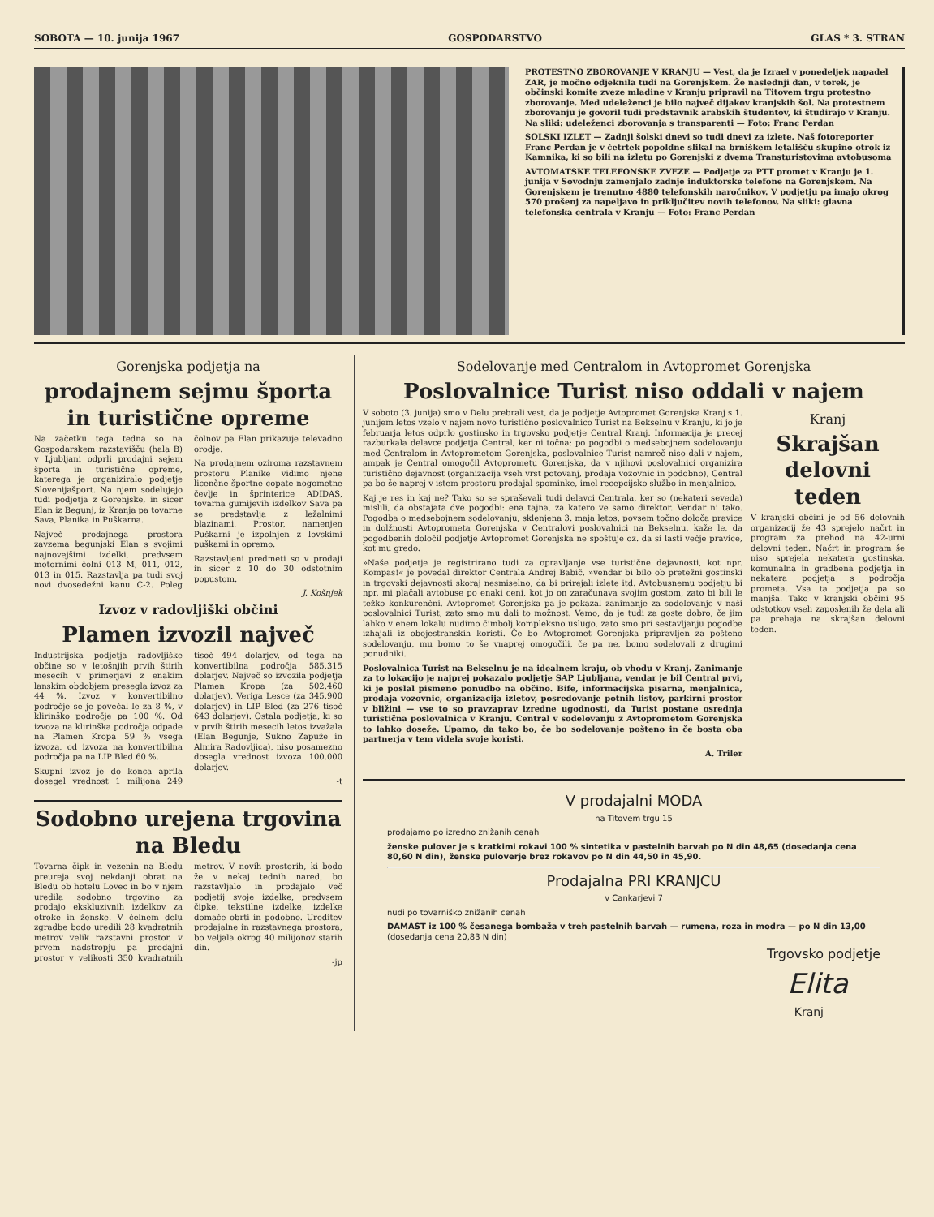SOBOTA — 10. junija 1967 GOSPODARSTVO GLAS * 3. STRAN
PROTESTNO ZBOROVANJE V KRANJU — Vest, da je Izrael v ponedeljek napadel ZAR, je močno odjeknila tudi na Gorenjskem. Že naslednji dan, v torek, je občinski komite zveze mladine v Kranju pripravil na Titovem trgu protestno zborovanje. Med udeleženci je bilo največ dijakov kranjskih šol. Na protestnem zborovanju je govoril tudi predstavnik arabskih študentov, ki študirajo v Kranju. Na sliki: udeleženci zborovanja s transparenti — Foto: Franc Perdan
SOLSKI IZLET — Zadnji šolski dnevi so tudi dnevi za izlete. Naš fotoreporter Franc Perdan je v četrtek popoldne slikal na brniškem letališču skupino otrok iz Kamnika, ki so bili na izletu po Gorenjski z dvema Transturistovima avtobusoma
AVTOMATSKE TELEFONSKE ZVEZE — Podjetje za PTT promet v Kranju je 1. junija v Sovodnju zamenjalo zadnje induktorske telefone na Gorenjskem. Na Gorenjskem je trenutno 4880 telefonskih naročnikov. V podjetju pa imajo okrog 570 prošenj za napeljavo in priključitev novih telefonov. Na sliki: glavna telefonska centrala v Kranju — Foto: Franc Perdan
Gorenjska podjetja na
prodajnem sejmu športa in turistične opreme
Na začetku tega tedna so na Gospodarskem razstavišču (hala B) v Ljubljani odprli prodajni sejem športa in turistične opreme, katerega je organiziralo podjetje Slovenijašport. Na njem sodelujejo tudi podjetja z Gorenjske, in sicer Elan iz Begunj, iz Kranja pa tovarne Sava, Planika in Puškarna.
Največ prodajnega prostora zavzema begunjski Elan s svojimi najnovejšimi izdelki, predvsem motornimi čolni 013 M, 011, 012, 013 in 015. Razstavlja pa tudi svoj novi dvosedežni kanu C-2. Poleg čolnov pa Elan prikazuje televadno orodje.
Na prodajnem oziroma razstavnem prostoru Planike vidimo njene licenčne športne copate nogometne čevlje in šprinterice ADIDAS, tovarna gumijevih izdelkov Sava pa se predstavlja z ležalnimi blazinami. Prostor, namenjen Puškarni je izpolnjen z lovskimi puškami in opremo.
Razstavljeni predmeti so v prodaji in sicer z 10 do 30 odstotnim popustom.
J. Košnjek
Izvoz v radovljiški občini
Plamen izvozil največ
Industrijska podjetja radovljiške občine so v letošnjih prvih štirih mesecih v primerjavi z enakim lanskim obdobjem presegla izvoz za 44 %. Izvoz v konvertibilno področje se je povečal le za 8 %, v klirinško področje pa 100 %. Od izvoza na klirinška področja odpade na Plamen Kropa 59 % vsega izvoza, od izvoza na konvertibilna področja pa na LIP Bled 60 %.
Skupni izvoz je do konca aprila dosegel vrednost 1 milijona 249 tisoč 494 dolarjev, od tega na konvertibilna področja 585.315 dolarjev. Največ so izvozila podjetja Plamen Kropa (za 502.460 dolarjev), Veriga Lesce (za 345.900 dolarjev) in LIP Bled (za 276 tisoč 643 dolarjev). Ostala podjetja, ki so v prvih štirih mesecih letos izvažala (Elan Begunje, Sukno Zapuže in Almira Radovljica), niso posamezno dosegla vrednost izvoza 100.000 dolarjev.
-t
Sodobno urejena trgovina na Bledu
Tovarna čipk in vezenin na Bledu preureja svoj nekdanji obrat na Bledu ob hotelu Lovec in bo v njem uredila sodobno trgovino za prodajo ekskluzivnih izdelkov za otroke in ženske. V čelnem delu zgradbe bodo uredili 28 kvadratnih metrov velik razstavni prostor, v prvem nadstropju pa prodajni prostor v velikosti 350 kvadratnih metrov. V novih prostorih, ki bodo že v nekaj tednih nared, bo razstavljalo in prodajalo več podjetij svoje izdelke, predvsem čipke, tekstilne izdelke, izdelke domače obrti in podobno. Ureditev prodajalne in razstavnega prostora, bo veljala okrog 40 milijonov starih din.
-jp
Sodelovanje med Centralom in Avtopromet Gorenjska
Poslovalnice Turist niso oddali v najem
V soboto (3. junija) smo v Delu prebrali vest, da je podjetje Avtopromet Gorenjska Kranj s 1. junijem letos vzelo v najem novo turistično poslovalnico Turist na Bekselnu v Kranju, ki jo je februarja letos odprlo gostinsko in trgovsko podjetje Central Kranj. Informacija je precej razburkala delavce podjetja Central, ker ni točna; po pogodbi o medsebojnem sodelovanju med Centralom in Avtoprometom Gorenjska, poslovalnice Turist namreč niso dali v najem, ampak je Central omogočil Avtoprometu Gorenjska, da v njihovi poslovalnici organizira turistično dejavnost (organizacija vseh vrst potovanj, prodaja vozovnic in podobno), Central pa bo še naprej v istem prostoru prodajal spominke, imel recepcijsko službo in menjalnico.
Kaj je res in kaj ne? Tako so se spraševali tudi delavci Centrala, ker so (nekateri seveda) mislili, da obstajata dve pogodbi: ena tajna, za katero ve samo direktor. Vendar ni tako. Pogodba o medsebojnem sodelovanju, sklenjena 3. maja letos, povsem točno določa pravice in dolžnosti Avtoprometa Gorenjska v Centralovi poslovalnici na Bekselnu, kaže le, da pogodbenih določil podjetje Avtopromet Gorenjska ne spoštuje oz. da si lasti večje pravice, kot mu gredo.
»Naše podjetje je registrirano tudi za opravljanje vse turistične dejavnosti, kot npr. Kompas!« je povedal direktor Centrala Andrej Babič, »vendar bi bilo ob pretežni gostinski in trgovski dejavnosti skoraj nesmiselno, da bi prirejali izlete itd. Avtobusnemu podjetju bi npr. mi plačali avtobuse po enaki ceni, kot jo on zaračunava svojim gostom, zato bi bili le težko konkurenčni. Avtopromet Gorenjska pa je pokazal zanimanje za sodelovanje v naši poslovalnici Turist, zato smo mu dali to možnost. Vemo, da je tudi za goste dobro, če jim lahko v enem lokalu nudimo čimbolj kompleksno uslugo, zato smo pri sestavljanju pogodbe izhajali iz obojestranskih koristi. Če bo Avtopromet Gorenjska pripravljen za pošteno sodelovanju, mu bomo to še vnaprej omogočili, če pa ne, bomo sodelovali z drugimi ponudniki.
Poslovalnica Turist na Bekselnu je na idealnem kraju, ob vhodu v Kranj. Zanimanje za to lokacijo je najprej pokazalo podjetje SAP Ljubljana, vendar je bil Central prvi, ki je poslal pismeno ponudbo na občino. Bife, informacijska pisarna, menjalnica, prodaja vozovnic, organizacija izletov, posredovanje potnih listov, parkirni prostor v bližini — vse to so pravzaprav izredne ugodnosti, da Turist postane osrednja turistična poslovalnica v Kranju. Central v sodelovanju z Avtoprometom Gorenjska to lahko doseže. Upamo, da tako bo, če bo sodelovanje pošteno in če bosta oba partnerja v tem videla svoje koristi.
A. Triler
Kranj
Skrajšan delovni teden
V kranjski občini je od 56 delovnih organizacij že 43 sprejelo načrt in program za prehod na 42-urni delovni teden. Načrt in program še niso sprejela nekatera gostinska, komunalna in gradbena podjetja in nekatera podjetja s področja prometa. Vsa ta podjetja pa so manjša. Tako v kranjski občini 95 odstotkov vseh zaposlenih že dela ali pa prehaja na skrajšan delovni teden.
V prodajalni MODA
na Titovem trgu 15
prodajamo po izredno znižanih cenah
ženske pulover je s kratkimi rokavi 100 % sintetika v pastelnih barvah po N din 48,65 (dosedanja cena 80,60 N din), ženske puloverje brez rokavov po N din 44,50 in 45,90.
Prodajalna PRI KRANJCU
v Cankarjevi 7
nudi po tovarniško znižanih cenah
DAMAST iz 100 % česanega bombaža v treh pastelnih barvah — rumena, roza in modra — po N din 13,00 (dosedanja cena 20,83 N din)
Trgovsko podjetje
Elita
Kranj